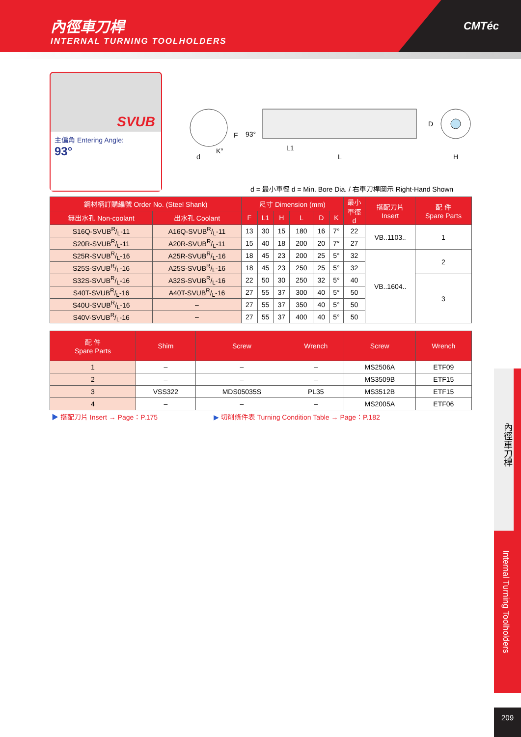內徑車刀桿
INTERNAL TURNING TOOLHOLDERS
CMTéc
SVUB
主偏角 Entering Angle:
93°
d
K°
F
93°
L1
L
D
H
d = 最小車徑 d = Min. Bore Dia. / 右車刀桿圖示 Right-Hand Shown
| 鋼材柄訂購編號 Order No. (Steel Shank) | | 尺寸 Dimension (mm) | | | | | | 最小 車徑 d | 搭配刀片 Insert | 配 件 Spare Parts |
| --- | --- | --- | --- | --- | --- | --- | --- | --- | --- | --- |
| 無出水孔 Non-coolant | 出水孔 Coolant | F | L1 | H | L | D | K | | | |
| S16Q-SVUBR/L-11 | A16Q-SVUBR/L-11 | 13 | 30 | 15 | 180 | 16 | 7° | 22 | VB..1103.. | 1 |
| S20R-SVUBR/L-11 | A20R-SVUBR/L-11 | 15 | 40 | 18 | 200 | 20 | 7° | 27 | | |
| S25R-SVUBR/L-16 | A25R-SVUBR/L-16 | 18 | 45 | 23 | 200 | 25 | 5° | 32 | VB..1604.. | 2 |
| S25S-SVUBR/L-16 | A25S-SVUBR/L-16 | 18 | 45 | 23 | 250 | 25 | 5° | 32 | | |
| S32S-SVUBR/L-16 | A32S-SVUBR/L-16 | 22 | 50 | 30 | 250 | 32 | 5° | 40 | | 3 |
| S40T-SVUBR/L-16 | A40T-SVUBR/L-16 | 27 | 55 | 37 | 300 | 40 | 5° | 50 | | |
| S40U-SVUBR/L-16 | – | 27 | 55 | 37 | 350 | 40 | 5° | 50 | | |
| S40V-SVUBR/L-16 | – | 27 | 55 | 37 | 400 | 40 | 5° | 50 | | |
| 配 件 Spare Parts | Shim | Screw | Wrench | Screw | Wrench |
| --- | --- | --- | --- | --- | --- |
| 1 | – | – | – | MS2506A | ETF09 |
| 2 | – | – | – | MS3509B | ETF15 |
| 3 | VSS322 | MDS05035S | PL35 | MS3512B | ETF15 |
| 4 | – | – | – | MS2005A | ETF06 |
▶ 搭配刀片 Insert → Page：P.175 ▶ 切削條件表 Turning Condition Table → Page：P.182
內徑車刀桿
Internal Turning Toolholders
209